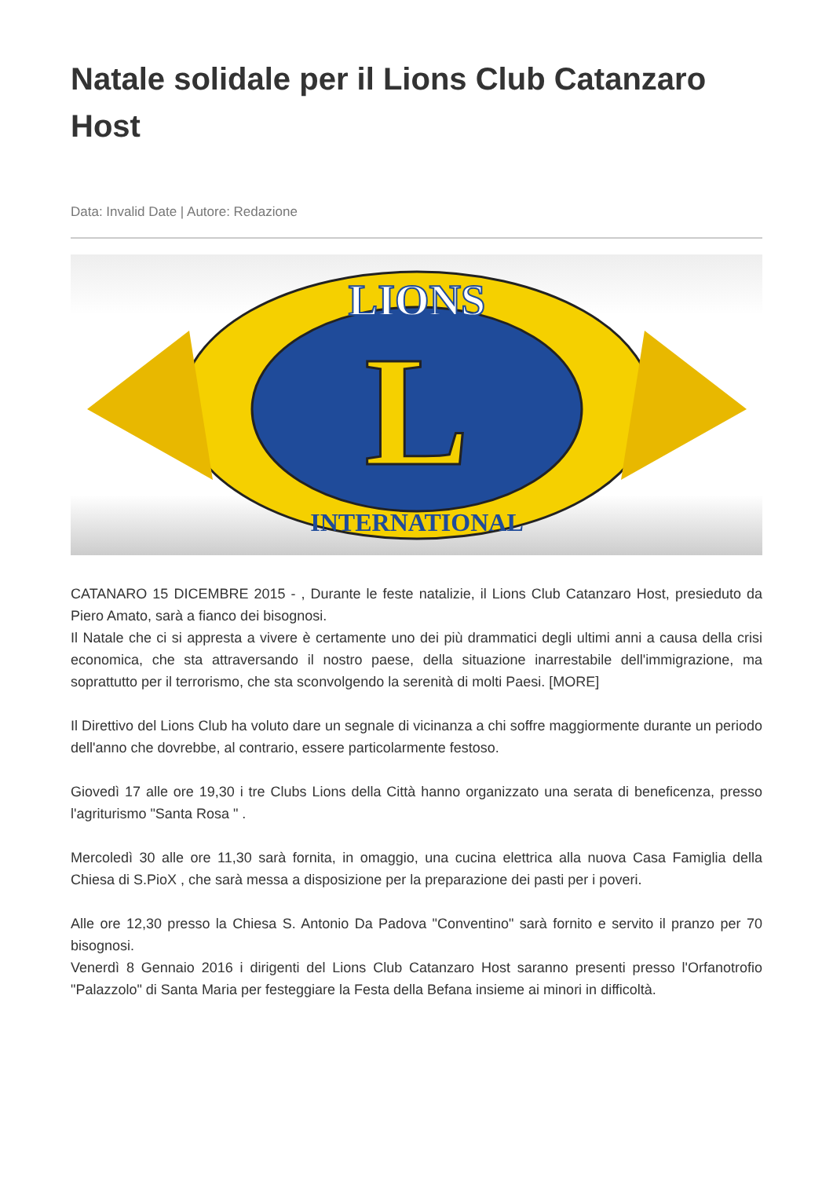Natale solidale per il Lions Club Catanzaro Host
Data: Invalid Date | Autore: Redazione
L
LIONS
INTERNATIONAL
CATANARO 15 DICEMBRE 2015 - , Durante le feste natalizie, il Lions Club Catanzaro Host, presieduto da Piero Amato, sarà a fianco dei bisognosi.
Il Natale che ci si appresta a vivere è certamente uno dei più drammatici degli ultimi anni a causa della crisi economica, che sta attraversando il nostro paese, della situazione inarrestabile dell'immigrazione, ma soprattutto per il terrorismo, che sta sconvolgendo la serenità di molti Paesi. [MORE]
Il Direttivo del Lions Club ha voluto dare un segnale di vicinanza a chi soffre maggiormente durante un periodo dell'anno che dovrebbe, al contrario, essere particolarmente festoso.
Giovedì 17 alle ore 19,30 i tre Clubs Lions della Città hanno organizzato una serata di beneficenza, presso l'agriturismo "Santa Rosa " .
Mercoledì 30 alle ore 11,30 sarà fornita, in omaggio, una cucina elettrica alla nuova Casa Famiglia della Chiesa di S.PioX , che sarà messa a disposizione per la preparazione dei pasti per i poveri.
Alle ore 12,30 presso la Chiesa S. Antonio Da Padova "Conventino" sarà fornito e servito il pranzo per 70 bisognosi.
Venerdì 8 Gennaio 2016 i dirigenti del Lions Club Catanzaro Host saranno presenti presso l'Orfanotrofio "Palazzolo" di Santa Maria per festeggiare la Festa della Befana insieme ai minori in difficoltà.